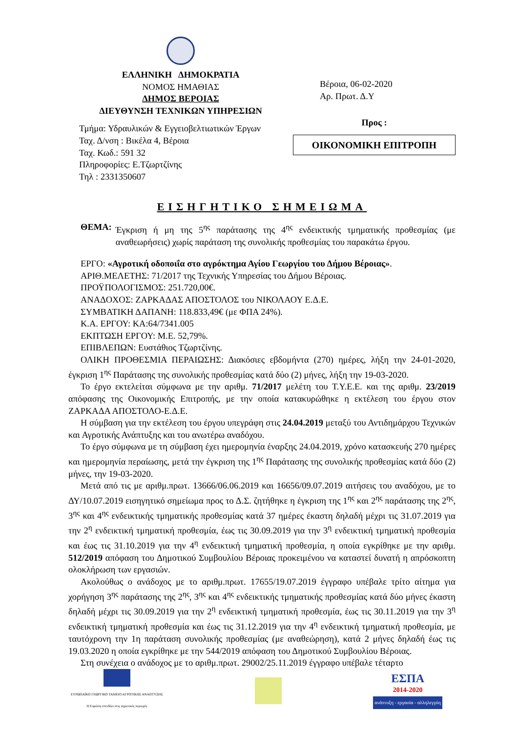ΕΛΛΗΝΙΚΗ ΔΗΜΟΚΡΑΤΙΑ
ΝΟΜΟΣ ΗΜΑΘΙΑΣ
ΔΗΜΟΣ ΒΕΡΟΙΑΣ
ΔΙΕΥΘΥΝΣΗ ΤΕΧΝΙΚΩΝ ΥΠΗΡΕΣΙΩΝ
Τμήμα: Υδραυλικών & Εγγειοβελτιωτικών Έργων
Ταχ. Δ/νση : Βικέλα 4, Βέροια
Ταχ. Κωδ.: 591 32
Πληροφορίες: Ε.Τζωρτζίνης
Τηλ : 2331350607
Βέροια, 06-02-2020
Αρ. Πρωτ. Δ.Υ
Προς :
ΟΙΚΟΝΟΜΙΚΗ ΕΠΙΤΡΟΠΗ
ΕΙΣΗΓΗΤΙΚΟ ΣΗΜΕΙΩΜΑ
ΘΕΜΑ: Έγκριση ή μη της 5<sup>ης</sup> παράτασης της 4<sup>ης</sup> ενδεικτικής τμηματικής προθεσμίας (με αναθεωρήσεις) χωρίς παράταση της συνολικής προθεσμίας του παρακάτω έργου.
ΕΡΓΟ: «Αγροτική οδοποιΐα στο αγρόκτημα Αγίου Γεωργίου του Δήμου Βέροιας».
ΑΡΙΘ.ΜΕΛΕΤΗΣ: 71/2017 της Τεχνικής Υπηρεσίας του Δήμου Βέροιας.
ΠΡΟΫΠΟΛΟΓΙΣΜΟΣ: 251.720,00€.
ΑΝΑΔΟΧΟΣ: ΖΑΡΚΑΔΑΣ ΑΠΟΣΤΟΛΟΣ του ΝΙΚΟΛΑΟΥ Ε.Δ.Ε.
ΣΥΜΒΑΤΙΚΗ ΔΑΠΑΝΗ: 118.833,49€ (με ΦΠΑ 24%).
Κ.Α. ΕΡΓΟΥ: ΚΑ:64/7341.005
ΕΚΠΤΩΣΗ ΕΡΓΟΥ: Μ.Ε. 52,79%.
ΕΠΙΒΛΕΠΩΝ: Ευστάθιος Τζωρτζίνης.
ΟΛΙΚΗ ΠΡΟΘΕΣΜΙΑ ΠΕΡΑΙΩΣΗΣ: Διακόσιες εβδομήντα (270) ημέρες, λήξη την 24-01-2020, έγκριση 1<sup>ης</sup> Παράτασης της συνολικής προθεσμίας κατά δύο (2) μήνες, λήξη την 19-03-2020.
Το έργο εκτελείται σύμφωνα με την αριθμ. 71/2017 μελέτη του Τ.Υ.Ε.Ε. και της αριθμ. 23/2019 απόφασης της Οικονομικής Επιτροπής, με την οποία κατακυρώθηκε η εκτέλεση του έργου στον ΖΑΡΚΑΔΑ ΑΠΟΣΤΟΛΟ-Ε.Δ.Ε.
Η σύμβαση για την εκτέλεση του έργου υπεγράφη στις 24.04.2019 μεταξύ του Αντιδημάρχου Τεχνικών και Αγροτικής Ανάπτυξης και του ανωτέρω αναδόχου.
Το έργο σύμφωνα με τη σύμβαση έχει ημερομηνία έναρξης 24.04.2019, χρόνο κατασκευής 270 ημέρες και ημερομηνία περαίωσης, μετά την έγκριση της 1<sup>ης</sup> Παράτασης της συνολικής προθεσμίας κατά δύο (2) μήνες, την 19-03-2020.
Μετά από τις με αριθμ.πρωτ. 13666/06.06.2019 και 16656/09.07.2019 αιτήσεις του αναδόχου, με το ΔΥ/10.07.2019 εισηγητικό σημείωμα προς το Δ.Σ. ζητήθηκε η έγκριση της 1<sup>ης</sup> και 2<sup>ης</sup> παράτασης της 2<sup>ης</sup>, 3<sup>ης</sup> και 4<sup>ης</sup> ενδεικτικής τμηματικής προθεσμίας κατά 37 ημέρες έκαστη δηλαδή μέχρι τις 31.07.2019 για την 2<sup>η</sup> ενδεικτική τμηματική προθεσμία, έως τις 30.09.2019 για την 3<sup>η</sup> ενδεικτική τμηματική προθεσμία και έως τις 31.10.2019 για την 4<sup>η</sup> ενδεικτική τμηματική προθεσμία, η οποία εγκρίθηκε με την αριθμ. 512/2019 απόφαση του Δημοτικού Συμβουλίου Βέροιας προκειμένου να καταστεί δυνατή η απρόσκοπτη ολοκλήρωση των εργασιών.
Ακολούθως ο ανάδοχος με το αριθμ.πρωτ. 17655/19.07.2019 έγγραφο υπέβαλε τρίτο αίτημα για χορήγηση 3<sup>ης</sup> παράτασης της 2<sup>ης</sup>, 3<sup>ης</sup> και 4<sup>ης</sup> ενδεικτικής τμηματικής προθεσμίας κατά δύο μήνες έκαστη δηλαδή μέχρι τις 30.09.2019 για την 2<sup>η</sup> ενδεικτική τμηματική προθεσμία, έως τις 30.11.2019 για την 3<sup>η</sup> ενδεικτική τμηματική προθεσμία και έως τις 31.12.2019 για την 4<sup>η</sup> ενδεικτική τμηματική προθεσμία, με ταυτόχρονη την 1η παράταση συνολικής προθεσμίας (με αναθεώρηση), κατά 2 μήνες δηλαδή έως τις 19.03.2020 η οποία εγκρίθηκε με την 544/2019 απόφαση του Δημοτικού Συμβουλίου Βέροιας.
Στη συνέχεια ο ανάδοχος με το αριθμ.πρωτ. 29002/25.11.2019 έγγραφο υπέβαλε τέταρτο
ΕΥΡΩΠΑΪΚΟ ΓΕΩΡΓΙΚΟ ΤΑΜΕΙΟ ΑΓΡΟΤΙΚΗΣ ΑΝΑΠΤΥΞΗΣ
Η Ευρώπη επενδύει στις αγροτικές περιοχές
ΕΣΠΑ
2014-2020
ανάπτυξη - εργασία - αλληλεγγύη